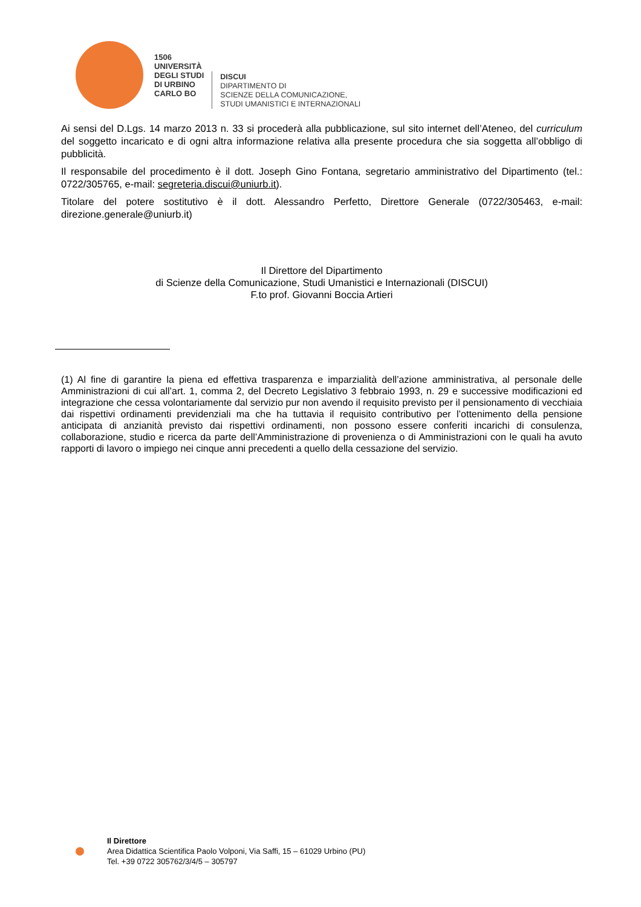1506
UNIVERSITÀ
DEGLI STUDI
DI URBINO
CARLO BO
DISCUI
DIPARTIMENTO DI
SCIENZE DELLA COMUNICAZIONE,
STUDI UMANISTICI E INTERNAZIONALI
Ai sensi del D.Lgs. 14 marzo 2013 n. 33 si procederà alla pubblicazione, sul sito internet dell’Ateneo, del curriculum del soggetto incaricato e di ogni altra informazione relativa alla presente procedura che sia soggetta all’obbligo di pubblicità.
Il responsabile del procedimento è il dott. Joseph Gino Fontana, segretario amministrativo del Dipartimento (tel.: 0722/305765, e-mail: segreteria.discui@uniurb.it).
Titolare del potere sostitutivo è il dott. Alessandro Perfetto, Direttore Generale (0722/305463, e-mail: direzione.generale@uniurb.it)
Il Direttore del Dipartimento
di Scienze della Comunicazione, Studi Umanistici e Internazionali (DISCUI)
F.to prof. Giovanni Boccia Artieri
(1) Al fine di garantire la piena ed effettiva trasparenza e imparzialità dell’azione amministrativa, al personale delle Amministrazioni di cui all’art. 1, comma 2, del Decreto Legislativo 3 febbraio 1993, n. 29 e successive modificazioni ed integrazione che cessa volontariamente dal servizio pur non avendo il requisito previsto per il pensionamento di vecchiaia dai rispettivi ordinamenti previdenziali ma che ha tuttavia il requisito contributivo per l’ottenimento della pensione anticipata di anzianità previsto dai rispettivi ordinamenti, non possono essere conferiti incarichi di consulenza, collaborazione, studio e ricerca da parte dell’Amministrazione di provenienza o di Amministrazioni con le quali ha avuto rapporti di lavoro o impiego nei cinque anni precedenti a quello della cessazione del servizio.
Il Direttore
Area Didattica Scientifica Paolo Volponi, Via Saffi, 15 – 61029 Urbino (PU)
Tel. +39 0722 305762/3/4/5 – 305797